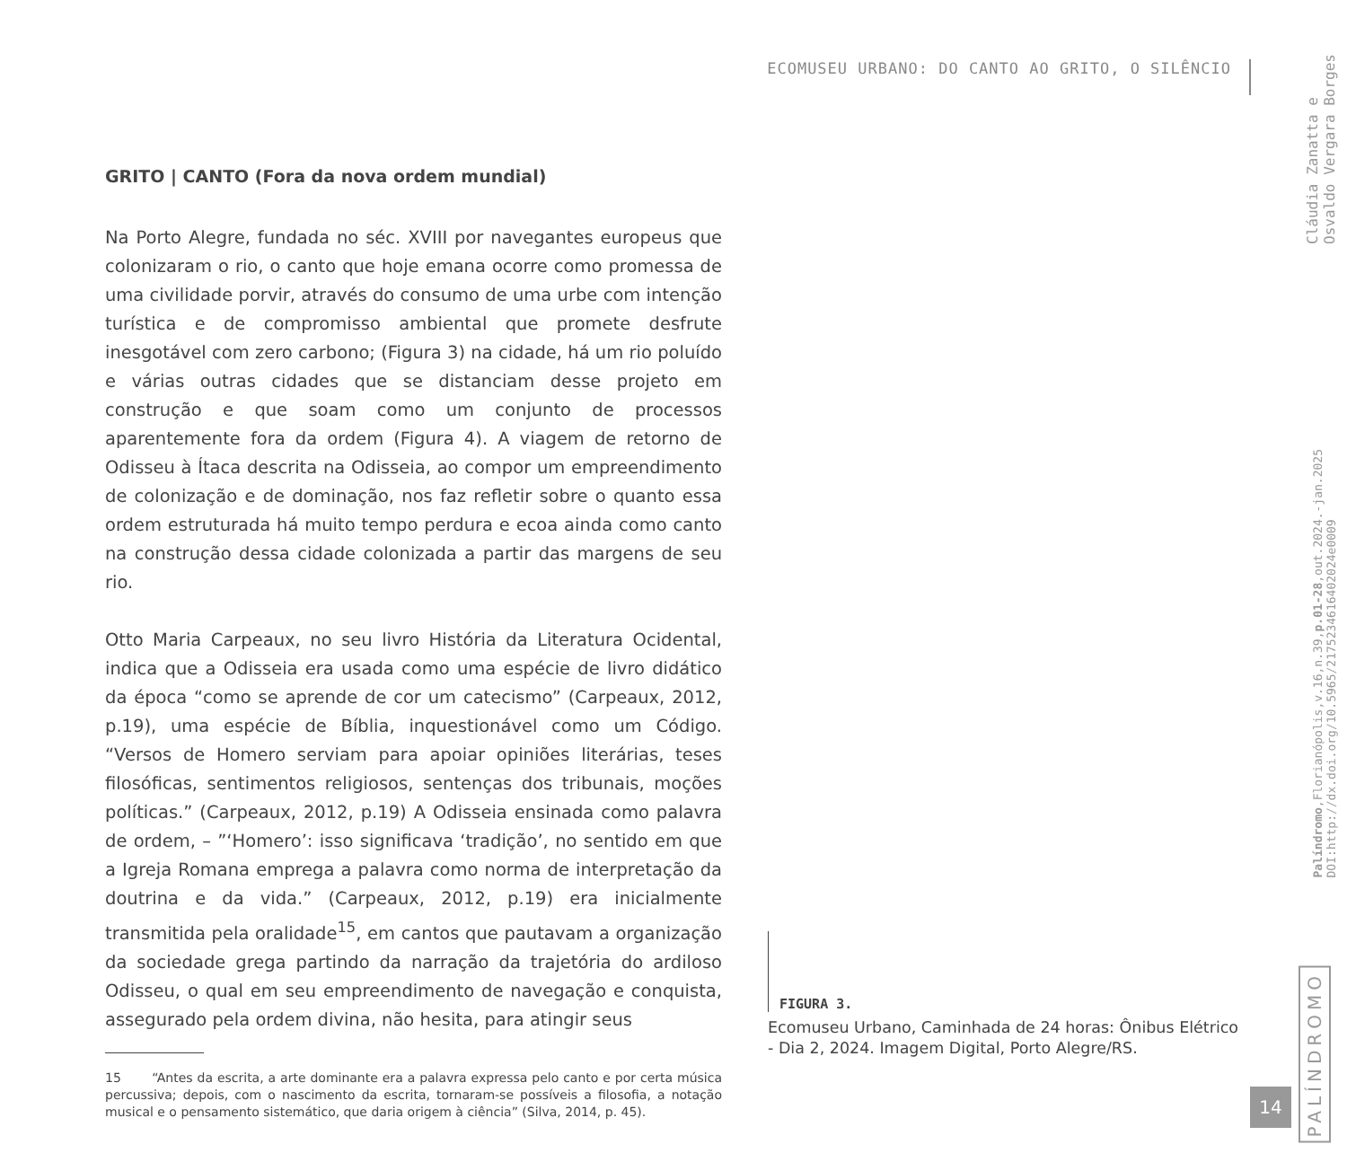ECOMUSEU URBANO: DO CANTO AO GRITO, O SILÊNCIO
Cláudia Zanatta e
Osvaldo Vergara Borges
Palíndromo,Florianópolis,v.16,n.39,p.01-28,out.2024.-jan.2025
DOI:http://dx.doi.org/10.5965/2175234616402024e0009
GRITO | CANTO (Fora da nova ordem mundial)
Na Porto Alegre, fundada no séc. XVIII por navegantes europeus que co­lonizaram o rio, o canto que hoje emana ocorre como promessa de uma civilidade porvir, através do consumo de uma urbe com intenção turística e de compromisso ambiental que promete desfrute inesgotável com zero carbono; (Figura 3) na cidade, há um rio poluído e várias outras cidades que se distanciam desse projeto em construção e que soam como um conjunto de processos aparentemente fora da ordem (Figura 4). A via­gem de retorno de Odisseu à Ítaca descrita na Odisseia, ao compor um empreendimento de colonização e de dominação, nos faz refletir sobre o quanto essa ordem estruturada há muito tempo perdura e ecoa ainda como canto na construção dessa cidade colonizada a partir das margens de seu rio.
Otto Maria Carpeaux, no seu livro História da Literatura Ocidental, indica que a Odisseia era usada como uma espécie de livro didático da época “como se aprende de cor um catecismo” (Carpeaux, 2012, p.19), uma espécie de Bíblia, inquestionável como um Código. “Versos de Home­ro serviam para apoiar opiniões literárias, teses filosóficas, sentimentos religiosos, sentenças dos tribunais, moções políticas.” (Carpeaux, 2012, p.19) A Odisseia ensinada como palavra de ordem, – ”‘Homero’: isso sig­nificava ‘tradição’, no sentido em que a Igreja Romana emprega a palavra como norma de interpretação da doutrina e da vida.” (Carpeaux, 2012, p.19) era inicialmente transmitida pela oralidade<sup>15</sup>, em cantos que pau­tavam a organização da sociedade grega partindo da narração da traje­tória do ardiloso Odisseu, o qual em seu empreendimento de navegação e conquista, assegurado pela ordem divina, não hesita, para atingir seus
15 “Antes da escrita, a arte dominante era a palavra expressa pelo canto e por certa música percussiva; depois, com o nascimento da escrita, tornaram-se possíveis a filosofia, a notação musical e o pensamento sistemático, que daria origem à ciência” (Silva, 2014, p. 45).
FIGURA 3.
Ecomuseu Urbano, Caminhada de 24 horas: Ônibus Elétrico - Dia 2, 2024. Imagem Digital, Porto Alegre/RS.
14
PALÍNDROMO